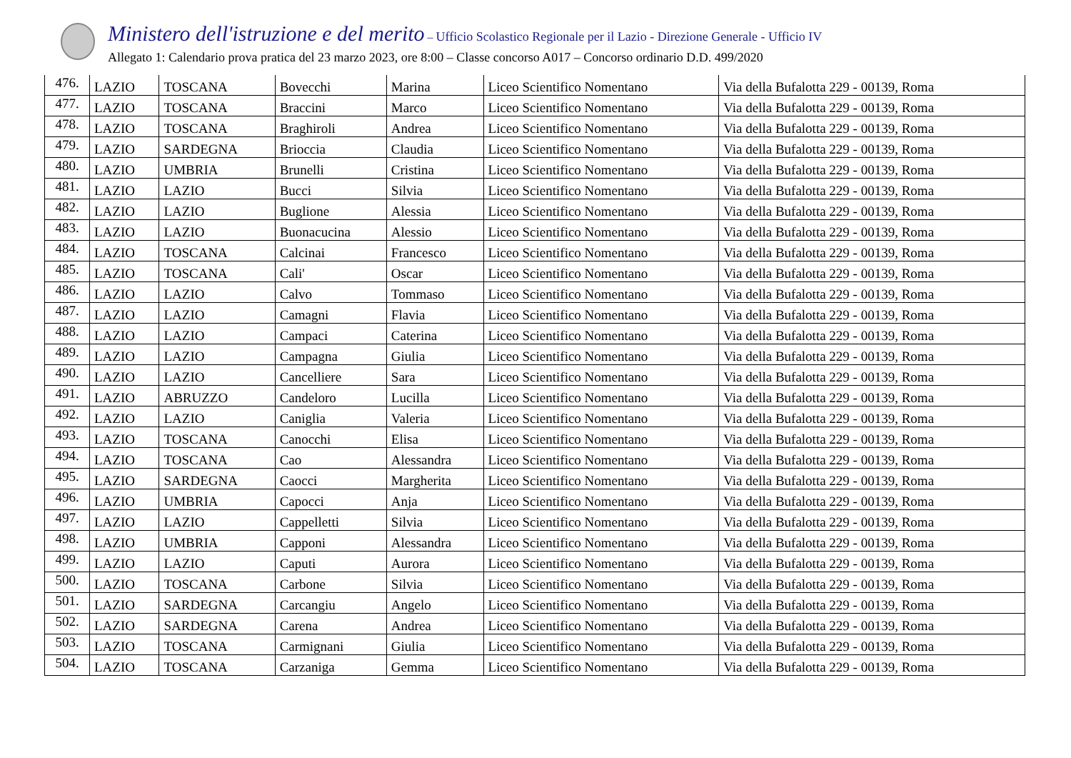Ministero dell'istruzione e del merito – Ufficio Scolastico Regionale per il Lazio - Direzione Generale - Ufficio IV
Allegato 1: Calendario prova pratica del 23 marzo 2023, ore 8:00 – Classe concorso A017 – Concorso ordinario D.D. 499/2020
| 476. | LAZIO | TOSCANA | Bovecchi | Marina | Liceo Scientifico Nomentano | Via della Bufalotta 229 - 00139, Roma |
| 477. | LAZIO | TOSCANA | Braccini | Marco | Liceo Scientifico Nomentano | Via della Bufalotta 229 - 00139, Roma |
| 478. | LAZIO | TOSCANA | Braghiroli | Andrea | Liceo Scientifico Nomentano | Via della Bufalotta 229 - 00139, Roma |
| 479. | LAZIO | SARDEGNA | Brioccia | Claudia | Liceo Scientifico Nomentano | Via della Bufalotta 229 - 00139, Roma |
| 480. | LAZIO | UMBRIA | Brunelli | Cristina | Liceo Scientifico Nomentano | Via della Bufalotta 229 - 00139, Roma |
| 481. | LAZIO | LAZIO | Bucci | Silvia | Liceo Scientifico Nomentano | Via della Bufalotta 229 - 00139, Roma |
| 482. | LAZIO | LAZIO | Buglione | Alessia | Liceo Scientifico Nomentano | Via della Bufalotta 229 - 00139, Roma |
| 483. | LAZIO | LAZIO | Buonacucina | Alessio | Liceo Scientifico Nomentano | Via della Bufalotta 229 - 00139, Roma |
| 484. | LAZIO | TOSCANA | Calcinai | Francesco | Liceo Scientifico Nomentano | Via della Bufalotta 229 - 00139, Roma |
| 485. | LAZIO | TOSCANA | Cali' | Oscar | Liceo Scientifico Nomentano | Via della Bufalotta 229 - 00139, Roma |
| 486. | LAZIO | LAZIO | Calvo | Tommaso | Liceo Scientifico Nomentano | Via della Bufalotta 229 - 00139, Roma |
| 487. | LAZIO | LAZIO | Camagni | Flavia | Liceo Scientifico Nomentano | Via della Bufalotta 229 - 00139, Roma |
| 488. | LAZIO | LAZIO | Campaci | Caterina | Liceo Scientifico Nomentano | Via della Bufalotta 229 - 00139, Roma |
| 489. | LAZIO | LAZIO | Campagna | Giulia | Liceo Scientifico Nomentano | Via della Bufalotta 229 - 00139, Roma |
| 490. | LAZIO | LAZIO | Cancelliere | Sara | Liceo Scientifico Nomentano | Via della Bufalotta 229 - 00139, Roma |
| 491. | LAZIO | ABRUZZO | Candeloro | Lucilla | Liceo Scientifico Nomentano | Via della Bufalotta 229 - 00139, Roma |
| 492. | LAZIO | LAZIO | Caniglia | Valeria | Liceo Scientifico Nomentano | Via della Bufalotta 229 - 00139, Roma |
| 493. | LAZIO | TOSCANA | Canocchi | Elisa | Liceo Scientifico Nomentano | Via della Bufalotta 229 - 00139, Roma |
| 494. | LAZIO | TOSCANA | Cao | Alessandra | Liceo Scientifico Nomentano | Via della Bufalotta 229 - 00139, Roma |
| 495. | LAZIO | SARDEGNA | Caocci | Margherita | Liceo Scientifico Nomentano | Via della Bufalotta 229 - 00139, Roma |
| 496. | LAZIO | UMBRIA | Capocci | Anja | Liceo Scientifico Nomentano | Via della Bufalotta 229 - 00139, Roma |
| 497. | LAZIO | LAZIO | Cappelletti | Silvia | Liceo Scientifico Nomentano | Via della Bufalotta 229 - 00139, Roma |
| 498. | LAZIO | UMBRIA | Capponi | Alessandra | Liceo Scientifico Nomentano | Via della Bufalotta 229 - 00139, Roma |
| 499. | LAZIO | LAZIO | Caputi | Aurora | Liceo Scientifico Nomentano | Via della Bufalotta 229 - 00139, Roma |
| 500. | LAZIO | TOSCANA | Carbone | Silvia | Liceo Scientifico Nomentano | Via della Bufalotta 229 - 00139, Roma |
| 501. | LAZIO | SARDEGNA | Carcangiu | Angelo | Liceo Scientifico Nomentano | Via della Bufalotta 229 - 00139, Roma |
| 502. | LAZIO | SARDEGNA | Carena | Andrea | Liceo Scientifico Nomentano | Via della Bufalotta 229 - 00139, Roma |
| 503. | LAZIO | TOSCANA | Carmignani | Giulia | Liceo Scientifico Nomentano | Via della Bufalotta 229 - 00139, Roma |
| 504. | LAZIO | TOSCANA | Carzaniga | Gemma | Liceo Scientifico Nomentano | Via della Bufalotta 229 - 00139, Roma |